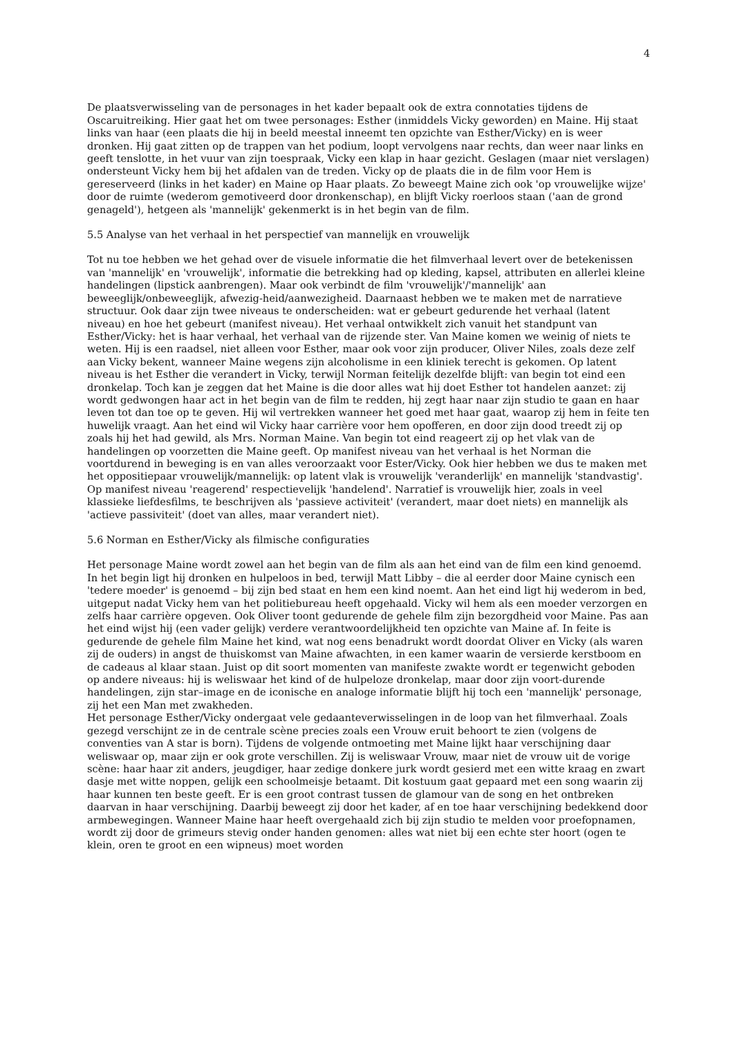4
De plaatsverwisseling van de personages in het kader bepaalt ook de extra connotaties tijdens de Oscaruitreiking. Hier gaat het om twee personages: Esther (inmiddels Vicky geworden) en Maine. Hij staat links van haar (een plaats die hij in beeld meestal inneemt ten opzichte van Esther/Vicky) en is weer dronken. Hij gaat zitten op de trappen van het podium, loopt vervolgens naar rechts, dan weer naar links en geeft tenslotte, in het vuur van zijn toespraak, Vicky een klap in haar gezicht. Geslagen (maar niet verslagen) ondersteunt Vicky hem bij het afdalen van de treden. Vicky op de plaats die in de film voor Hem is gereserveerd (links in het kader) en Maine op Haar plaats. Zo beweegt Maine zich ook 'op vrouwelijke wijze' door de ruimte (wederom gemotiveerd door dronkenschap), en blijft Vicky roerloos staan ('aan de grond genageld'), hetgeen als 'mannelijk' gekenmerkt is in het begin van de film.
5.5 Analyse van het verhaal in het perspectief van mannelijk en vrouwelijk
Tot nu toe hebben we het gehad over de visuele informatie die het filmverhaal levert over de betekenissen van 'mannelijk' en 'vrouwelijk', informatie die betrekking had op kleding, kapsel, attributen en allerlei kleine handelingen (lipstick aanbrengen). Maar ook verbindt de film 'vrouwelijk'/'mannelijk' aan beweeglijk/onbeweeglijk, afwezig-heid/aanwezigheid. Daarnaast hebben we te maken met de narratieve structuur. Ook daar zijn twee niveaus te onderscheiden: wat er gebeurt gedurende het verhaal (latent niveau) en hoe het gebeurt (manifest niveau). Het verhaal ontwikkelt zich vanuit het standpunt van Esther/Vicky: het is haar verhaal, het verhaal van de rijzende ster. Van Maine komen we weinig of niets te weten. Hij is een raadsel, niet alleen voor Esther, maar ook voor zijn producer, Oliver Niles, zoals deze zelf aan Vicky bekent, wanneer Maine wegens zijn alcoholisme in een kliniek terecht is gekomen. Op latent niveau is het Esther die verandert in Vicky, terwijl Norman feitelijk dezelfde blijft: van begin tot eind een dronkelap. Toch kan je zeggen dat het Maine is die door alles wat hij doet Esther tot handelen aanzet: zij wordt gedwongen haar act in het begin van de film te redden, hij zegt haar naar zijn studio te gaan en haar leven tot dan toe op te geven. Hij wil vertrekken wanneer het goed met haar gaat, waarop zij hem in feite ten huwelijk vraagt. Aan het eind wil Vicky haar carrière voor hem opofferen, en door zijn dood treedt zij op zoals hij het had gewild, als Mrs. Norman Maine. Van begin tot eind reageert zij op het vlak van de handelingen op voorzetten die Maine geeft. Op manifest niveau van het verhaal is het Norman die voortdurend in beweging is en van alles veroorzaakt voor Ester/Vicky. Ook hier hebben we dus te maken met het oppositiepaar vrouwelijk/mannelijk: op latent vlak is vrouwelijk 'veranderlijk' en mannelijk 'standvastig'. Op manifest niveau 'reagerend' respectievelijk 'handelend'. Narratief is vrouwelijk hier, zoals in veel klassieke liefdesfilms, te beschrijven als 'passieve activiteit' (verandert, maar doet niets) en mannelijk als 'actieve passiviteit' (doet van alles, maar verandert niet).
5.6 Norman en Esther/Vicky als filmische configuraties
Het personage Maine wordt zowel aan het begin van de film als aan het eind van de film een kind genoemd. In het begin ligt hij dronken en hulpeloos in bed, terwijl Matt Libby – die al eerder door Maine cynisch een 'tedere moeder' is genoemd – bij zijn bed staat en hem een kind noemt. Aan het eind ligt hij wederom in bed, uitgeput nadat Vicky hem van het politiebureau heeft opgehaald. Vicky wil hem als een moeder verzorgen en zelfs haar carrière opgeven. Ook Oliver toont gedurende de gehele film zijn bezorgdheid voor Maine. Pas aan het eind wijst hij (een vader gelijk) verdere verantwoordelijkheid ten opzichte van Maine af. In feite is gedurende de gehele film Maine het kind, wat nog eens benadrukt wordt doordat Oliver en Vicky (als waren zij de ouders) in angst de thuiskomst van Maine afwachten, in een kamer waarin de versierde kerstboom en de cadeaus al klaar staan. Juist op dit soort momenten van manifeste zwakte wordt er tegenwicht geboden op andere niveaus: hij is weliswaar het kind of de hulpeloze dronkelap, maar door zijn voort-durende handelingen, zijn star–image en de iconische en analoge informatie blijft hij toch een 'mannelijk' personage, zij het een Man met zwakheden.
Het personage Esther/Vicky ondergaat vele gedaanteverwisselingen in de loop van het filmverhaal. Zoals gezegd verschijnt ze in de centrale scène precies zoals een Vrouw eruit behoort te zien (volgens de conventies van A star is born). Tijdens de volgende ontmoeting met Maine lijkt haar verschijning daar weliswaar op, maar zijn er ook grote verschillen. Zij is weliswaar Vrouw, maar niet de vrouw uit de vorige scène: haar haar zit anders, jeugdiger, haar zedige donkere jurk wordt gesierd met een witte kraag en zwart dasje met witte noppen, gelijk een schoolmeisje betaamt. Dit kostuum gaat gepaard met een song waarin zij haar kunnen ten beste geeft. Er is een groot contrast tussen de glamour van de song en het ontbreken daarvan in haar verschijning. Daarbij beweegt zij door het kader, af en toe haar verschijning bedekkend door armbewegingen. Wanneer Maine haar heeft overgehaald zich bij zijn studio te melden voor proefopnamen, wordt zij door de grimeurs stevig onder handen genomen: alles wat niet bij een echte ster hoort (ogen te klein, oren te groot en een wipneus) moet worden